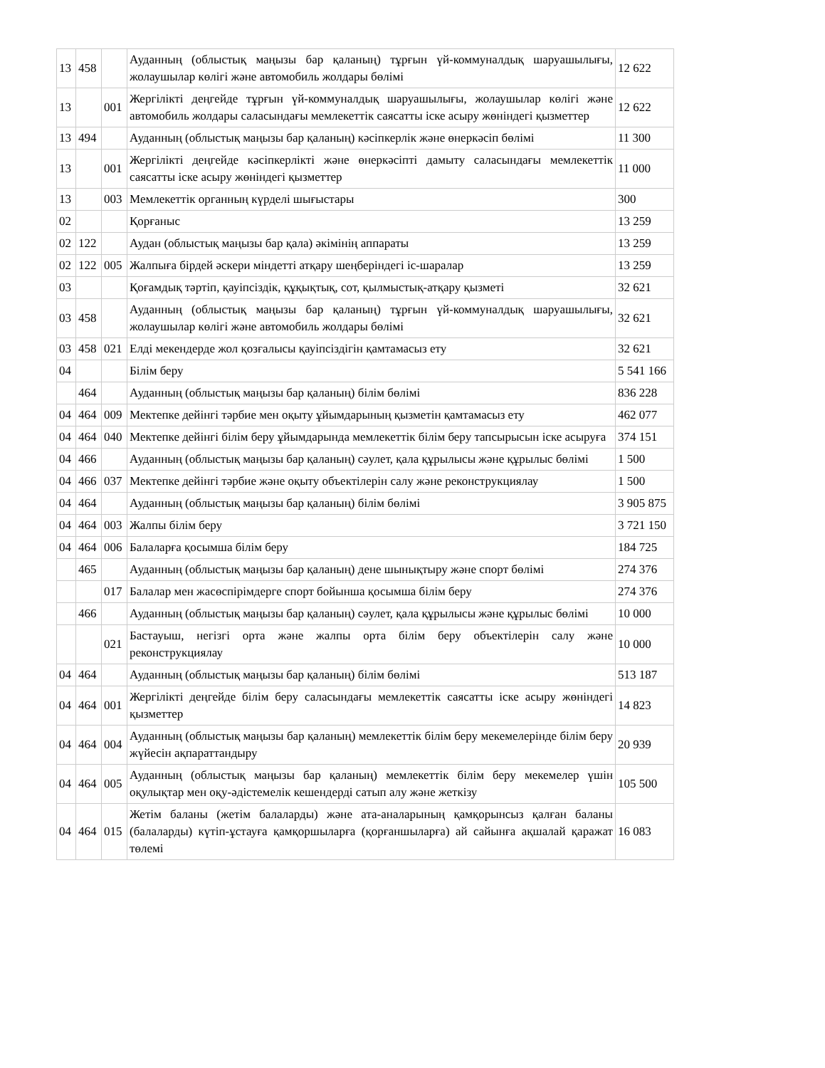| 13 | 458 | | Ауданның (облыстық маңызы бар қаланың) тұрғын үй-коммуналдық шаруашылығы, жолаушылар көлігі және автомобиль жолдары бөлімі | 12 622 |
| 13 | | 001 | Жергілікті деңгейде тұрғын үй-коммуналдық шаруашылығы, жолаушылар көлігі және автомобиль жолдары саласындағы мемлекеттік саясатты іске асыру жөніндегі қызметтер | 12 622 |
| 13 | 494 | | Ауданның (облыстық маңызы бар қаланың) кәсіпкерлік және өнеркәсіп бөлімі | 11 300 |
| 13 | | 001 | Жергілікті деңгейде кәсіпкерлікті және өнеркәсіпті дамыту саласындағы мемлекеттік саясатты іске асыру жөніндегі қызметтер | 11 000 |
| 13 | | 003 | Мемлекеттік органның күрделі шығыстары | 300 |
| 02 | | | Қорғаныс | 13 259 |
| 02 | 122 | | Аудан (облыстық маңызы бар қала) әкімінің аппараты | 13 259 |
| 02 | 122 | 005 | Жалпыға бірдей әскери міндетті атқару шеңберіндегі іс-шаралар | 13 259 |
| 03 | | | Қоғамдық тәртіп, қауіпсіздік, құқықтық, сот, қылмыстық-атқару қызметі | 32 621 |
| 03 | 458 | | Ауданның (облыстық маңызы бар қаланың) тұрғын үй-коммуналдық шаруашылығы, жолаушылар көлігі және автомобиль жолдары бөлімі | 32 621 |
| 03 | 458 | 021 | Елді мекендерде жол қозғалысы қауіпсіздігін қамтамасыз ету | 32 621 |
| 04 | | | Білім беру | 5 541 166 |
| | 464 | | Ауданның (облыстық маңызы бар қаланың) білім бөлімі | 836 228 |
| 04 | 464 | 009 | Мектепке дейінгі тәрбие мен оқыту ұйымдарының қызметін қамтамасыз ету | 462 077 |
| 04 | 464 | 040 | Мектепке дейінгі білім беру ұйымдарында мемлекеттік білім беру тапсырысын іске асыруға | 374 151 |
| 04 | 466 | | Ауданның (облыстық маңызы бар қаланың) сәулет, қала құрылысы және құрылыс бөлімі | 1 500 |
| 04 | 466 | 037 | Мектепке дейінгі тәрбие және оқыту объектілерін салу және реконструкциялау | 1 500 |
| 04 | 464 | | Ауданның (облыстық маңызы бар қаланың) білім бөлімі | 3 905 875 |
| 04 | 464 | 003 | Жалпы білім беру | 3 721 150 |
| 04 | 464 | 006 | Балаларға қосымша білім беру | 184 725 |
| | 465 | | Ауданның (облыстық маңызы бар қаланың) дене шынықтыру және спорт бөлімі | 274 376 |
| | | 017 | Балалар мен жасөспірімдерге спорт бойынша қосымша білім беру | 274 376 |
| | 466 | | Ауданның (облыстық маңызы бар қаланың) сәулет, қала құрылысы және құрылыс бөлімі | 10 000 |
| | | 021 | Бастауыш, негізгі орта және жалпы орта білім беру объектілерін салу және реконструкциялау | 10 000 |
| 04 | 464 | | Ауданның (облыстық маңызы бар қаланың) білім бөлімі | 513 187 |
| 04 | 464 | 001 | Жергілікті деңгейде білім беру саласындағы мемлекеттік саясатты іске асыру жөніндегі қызметтер | 14 823 |
| 04 | 464 | 004 | Ауданның (облыстық маңызы бар қаланың) мемлекеттік білім беру мекемелерінде білім беру жүйесін ақпараттандыру | 20 939 |
| 04 | 464 | 005 | Ауданның (облыстық маңызы бар қаланың) мемлекеттік білім беру мекемелер үшін оқулықтар мен оқу-әдістемелік кешендерді сатып алу және жеткізу | 105 500 |
| 04 | 464 | 015 | Жетім баланы (жетім балаларды) және ата-аналарының қамқорынсыз қалған баланы (балаларды) күтіп-ұстауға қамқоршыларға (қорғаншыларға) ай сайынға ақшалай қаражат төлемі | 16 083 |